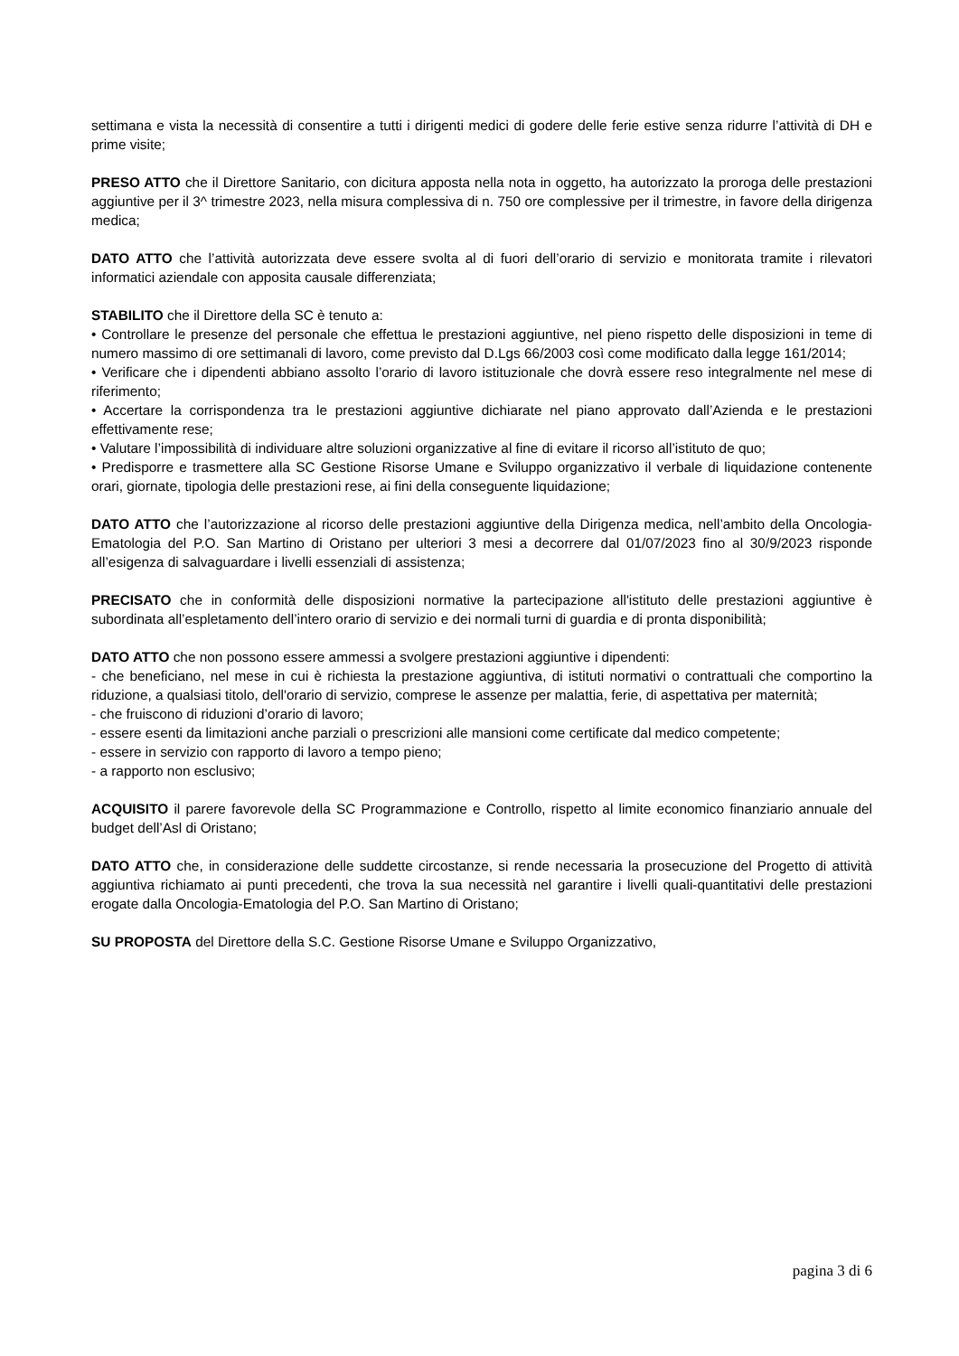settimana e vista la necessità di consentire a tutti i dirigenti medici di godere delle ferie estive senza ridurre l’attività di DH e prime visite;
PRESO ATTO che il Direttore Sanitario, con dicitura apposta nella nota in oggetto, ha autorizzato la proroga delle prestazioni aggiuntive per il 3^ trimestre 2023, nella misura complessiva di n. 750 ore complessive per il trimestre, in favore della dirigenza medica;
DATO ATTO che l’attività autorizzata deve essere svolta al di fuori dell’orario di servizio e monitorata tramite i rilevatori informatici aziendale con apposita causale differenziata;
STABILITO che il Direttore della SC è tenuto a:
• Controllare le presenze del personale che effettua le prestazioni aggiuntive, nel pieno rispetto delle disposizioni in teme di numero massimo di ore settimanali di lavoro, come previsto dal D.Lgs 66/2003 così come modificato dalla legge 161/2014;
• Verificare che i dipendenti abbiano assolto l’orario di lavoro istituzionale che dovrà essere reso integralmente nel mese di riferimento;
• Accertare la corrispondenza tra le prestazioni aggiuntive dichiarate nel piano approvato dall’Azienda e le prestazioni effettivamente rese;
• Valutare l’impossibilità di individuare altre soluzioni organizzative al fine di evitare il ricorso all’istituto de quo;
• Predisporre e trasmettere alla SC Gestione Risorse Umane e Sviluppo organizzativo il verbale di liquidazione contenente orari, giornate, tipologia delle prestazioni rese, ai fini della conseguente liquidazione;
DATO ATTO che l’autorizzazione al ricorso delle prestazioni aggiuntive della Dirigenza medica, nell’ambito della Oncologia-Ematologia del P.O. San Martino di Oristano per ulteriori 3 mesi a decorrere dal 01/07/2023 fino al 30/9/2023 risponde all’esigenza di salvaguardare i livelli essenziali di assistenza;
PRECISATO che in conformità delle disposizioni normative la partecipazione all'istituto delle prestazioni aggiuntive è subordinata all’espletamento dell’intero orario di servizio e dei normali turni di guardia e di pronta disponibilità;
DATO ATTO che non possono essere ammessi a svolgere prestazioni aggiuntive i dipendenti:
- che beneficiano, nel mese in cui è richiesta la prestazione aggiuntiva, di istituti normativi o contrattuali che comportino la riduzione, a qualsiasi titolo, dell'orario di servizio, comprese le assenze per malattia, ferie, di aspettativa per maternità;
- che fruiscono di riduzioni d’orario di lavoro;
- essere esenti da limitazioni anche parziali o prescrizioni alle mansioni come certificate dal medico competente;
- essere in servizio con rapporto di lavoro a tempo pieno;
- a rapporto non esclusivo;
ACQUISITO il parere favorevole della SC Programmazione e Controllo, rispetto al limite economico finanziario annuale del budget dell’Asl di Oristano;
DATO ATTO che, in considerazione delle suddette circostanze, si rende necessaria la prosecuzione del Progetto di attività aggiuntiva richiamato ai punti precedenti, che trova la sua necessità nel garantire i livelli quali-quantitativi delle prestazioni erogate dalla Oncologia-Ematologia del P.O. San Martino di Oristano;
SU PROPOSTA del Direttore della S.C. Gestione Risorse Umane e Sviluppo Organizzativo,
pagina 3 di 6